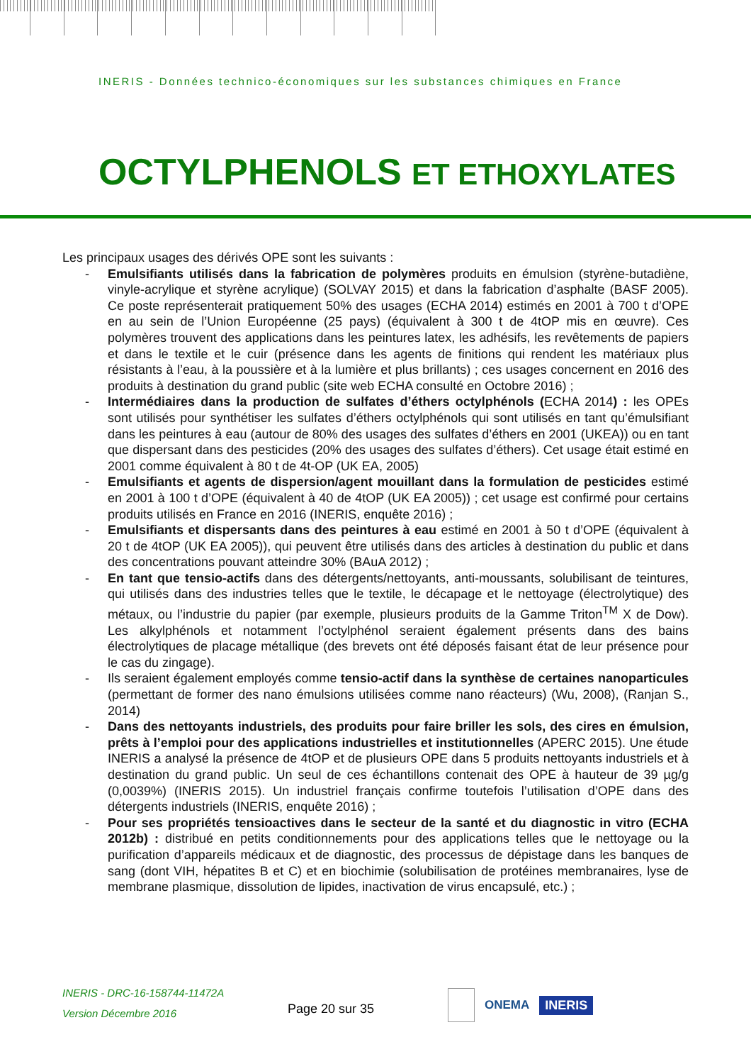INERIS - Données technico-économiques sur les substances chimiques en France
OCTYLPHENOLS ET ETHOXYLATES
Les principaux usages des dérivés OPE sont les suivants :
- Emulsifiants utilisés dans la fabrication de polymères produits en émulsion (styrène-butadiène, vinyle-acrylique et styrène acrylique) (SOLVAY 2015) et dans la fabrication d’asphalte (BASF 2005). Ce poste représenterait pratiquement 50% des usages (ECHA 2014) estimés en 2001 à 700 t d’OPE en au sein de l’Union Européenne (25 pays) (équivalent à 300 t de 4tOP mis en œuvre). Ces polymères trouvent des applications dans les peintures latex, les adhésifs, les revêtements de papiers et dans le textile et le cuir (présence dans les agents de finitions qui rendent les matériaux plus résistants à l’eau, à la poussière et à la lumière et plus brillants) ; ces usages concernent en 2016 des produits à destination du grand public (site web ECHA consulté en Octobre 2016) ;
- Intermédiaires dans la production de sulfates d’éthers octylphénols (ECHA 2014) : les OPEs sont utilisés pour synthétiser les sulfates d’éthers octylphénols qui sont utilisés en tant qu’émulsifiant dans les peintures à eau (autour de 80% des usages des sulfates d’éthers en 2001 (UKEA)) ou en tant que dispersant dans des pesticides (20% des usages des sulfates d’éthers). Cet usage était estimé en 2001 comme équivalent à 80 t de 4t-OP (UK EA, 2005)
- Emulsifiants et agents de dispersion/agent mouillant dans la formulation de pesticides estimé en 2001 à 100 t d’OPE (équivalent à 40 de 4tOP (UK EA 2005)) ; cet usage est confirmé pour certains produits utilisés en France en 2016 (INERIS, enquête 2016) ;
- Emulsifiants et dispersants dans des peintures à eau estimé en 2001 à 50 t d’OPE (équivalent à 20 t de 4tOP (UK EA 2005)), qui peuvent être utilisés dans des articles à destination du public et dans des concentrations pouvant atteindre 30% (BAuA 2012) ;
- En tant que tensio-actifs dans des détergents/nettoyants, anti-moussants, solubilisant de teintures, qui utilisés dans des industries telles que le textile, le décapage et le nettoyage (électrolytique) des métaux, ou l’industrie du papier (par exemple, plusieurs produits de la Gamme Triton<sup>TM</sup> X de Dow). Les alkylphénols et notamment l’octylphénol seraient également présents dans des bains électrolytiques de placage métallique (des brevets ont été déposés faisant état de leur présence pour le cas du zingage).
- Ils seraient également employés comme tensio-actif dans la synthèse de certaines nanoparticules (permettant de former des nano émulsions utilisées comme nano réacteurs) (Wu, 2008), (Ranjan S., 2014)
- Dans des nettoyants industriels, des produits pour faire briller les sols, des cires en émulsion, prêts à l’emploi pour des applications industrielles et institutionnelles (APERC 2015). Une étude INERIS a analysé la présence de 4tOP et de plusieurs OPE dans 5 produits nettoyants industriels et à destination du grand public. Un seul de ces échantillons contenait des OPE à hauteur de 39 µg/g (0,0039%) (INERIS 2015). Un industriel français confirme toutefois l’utilisation d’OPE dans des détergents industriels (INERIS, enquête 2016) ;
- Pour ses propriétés tensioactives dans le secteur de la santé et du diagnostic in vitro (ECHA 2012b) : distribué en petits conditionnements pour des applications telles que le nettoyage ou la purification d’appareils médicaux et de diagnostic, des processus de dépistage dans les banques de sang (dont VIH, hépatites B et C) et en biochimie (solubilisation de protéines membranaires, lyse de membrane plasmique, dissolution de lipides, inactivation de virus encapsulé, etc.) ;
INERIS - DRC-16-158744-11472A
Version Décembre 2016
Page 20 sur 35
ONEMA
INERIS